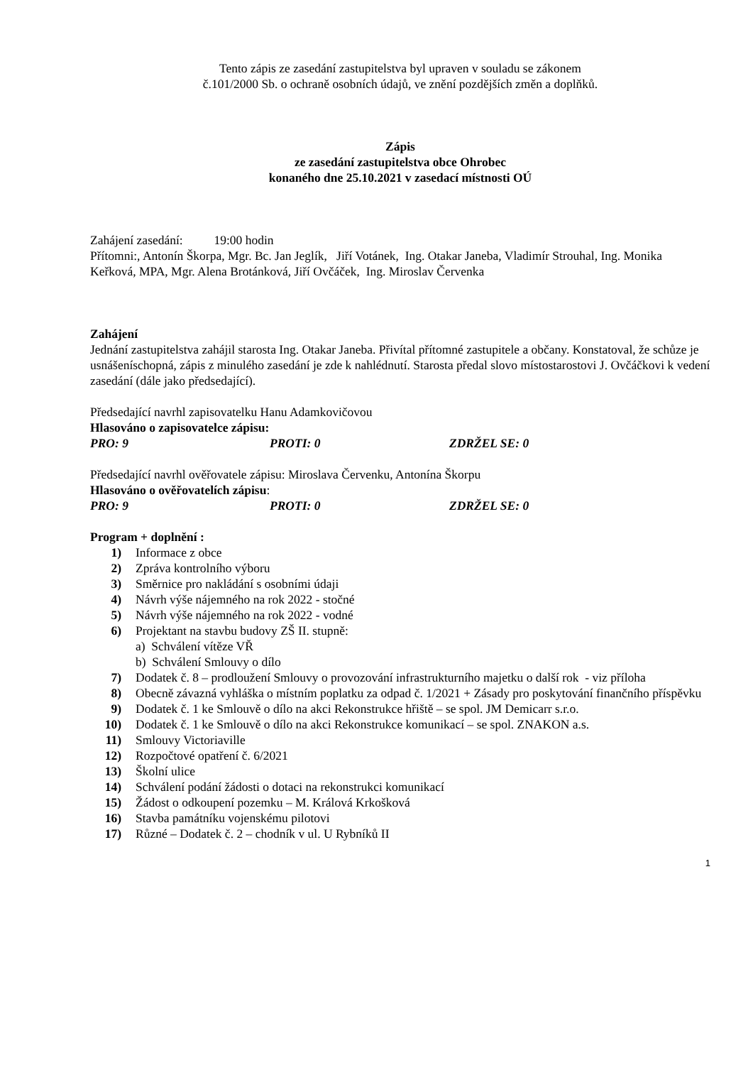Tento zápis ze zasedání zastupitelstva byl upraven v souladu se zákonem
č.101/2000 Sb. o ochraně osobních údajů, ve znění pozdějších změn a doplňků.
Zápis
ze zasedání zastupitelstva obce Ohrobec
konaného dne 25.10.2021 v zasedací místnosti OÚ
Zahájení zasedání: 19:00 hodin
Přítomni:, Antonín Škorpa, Mgr. Bc. Jan Jeglík, Jiří Votánek, Ing. Otakar Janeba, Vladimír Strouhal, Ing. Monika Keřková, MPA, Mgr. Alena Brotánková, Jiří Ovčáček, Ing. Miroslav Červenka
Zahájení
Jednání zastupitelstva zahájil starosta Ing. Otakar Janeba. Přivítal přítomné zastupitele a občany. Konstatoval, že schůze je usnášeníschopná, zápis z minulého zasedání je zde k nahlédnutí. Starosta předal slovo místostarostovi J. Ovčáčkovi k vedení zasedání (dále jako předsedající).
Předsedající navrhl zapisovatelku Hanu Adamkovičovou
Hlasováno o zapisovatelce zápisu:
PRO: 9 PROTI: 0 ZDRŽEL SE: 0
Předsedající navrhl ověřovatele zápisu: Miroslava Červenku, Antonína Škorpu
Hlasováno o ověřovatelích zápisu:
PRO: 9 PROTI: 0 ZDRŽEL SE: 0
Program + doplnění :
1) Informace z obce
2) Zpráva kontrolního výboru
3) Směrnice pro nakládání s osobními údaji
4) Návrh výše nájemného na rok 2022 - stočné
5) Návrh výše nájemného na rok 2022 - vodné
6) Projektant na stavbu budovy ZŠ II. stupně:
a) Schválení vítěze VŘ
b) Schválení Smlouvy o dílo
7) Dodatek č. 8 – prodloužení Smlouvy o provozování infrastrukturního majetku o další rok - viz příloha
8) Obecně závazná vyhláška o místním poplatku za odpad č. 1/2021 + Zásady pro poskytování finančního příspěvku
9) Dodatek č. 1 ke Smlouvě o dílo na akci Rekonstrukce hřiště – se spol. JM Demicarr s.r.o.
10) Dodatek č. 1 ke Smlouvě o dílo na akci Rekonstrukce komunikací – se spol. ZNAKON a.s.
11) Smlouvy Victoriaville
12) Rozpočtové opatření č. 6/2021
13) Školní ulice
14) Schválení podání žádosti o dotaci na rekonstrukci komunikací
15) Žádost o odkoupení pozemku – M. Králová Krkošková
16) Stavba památníku vojenskému pilotovi
17) Různé – Dodatek č. 2 – chodník v ul. U Rybníků II
1